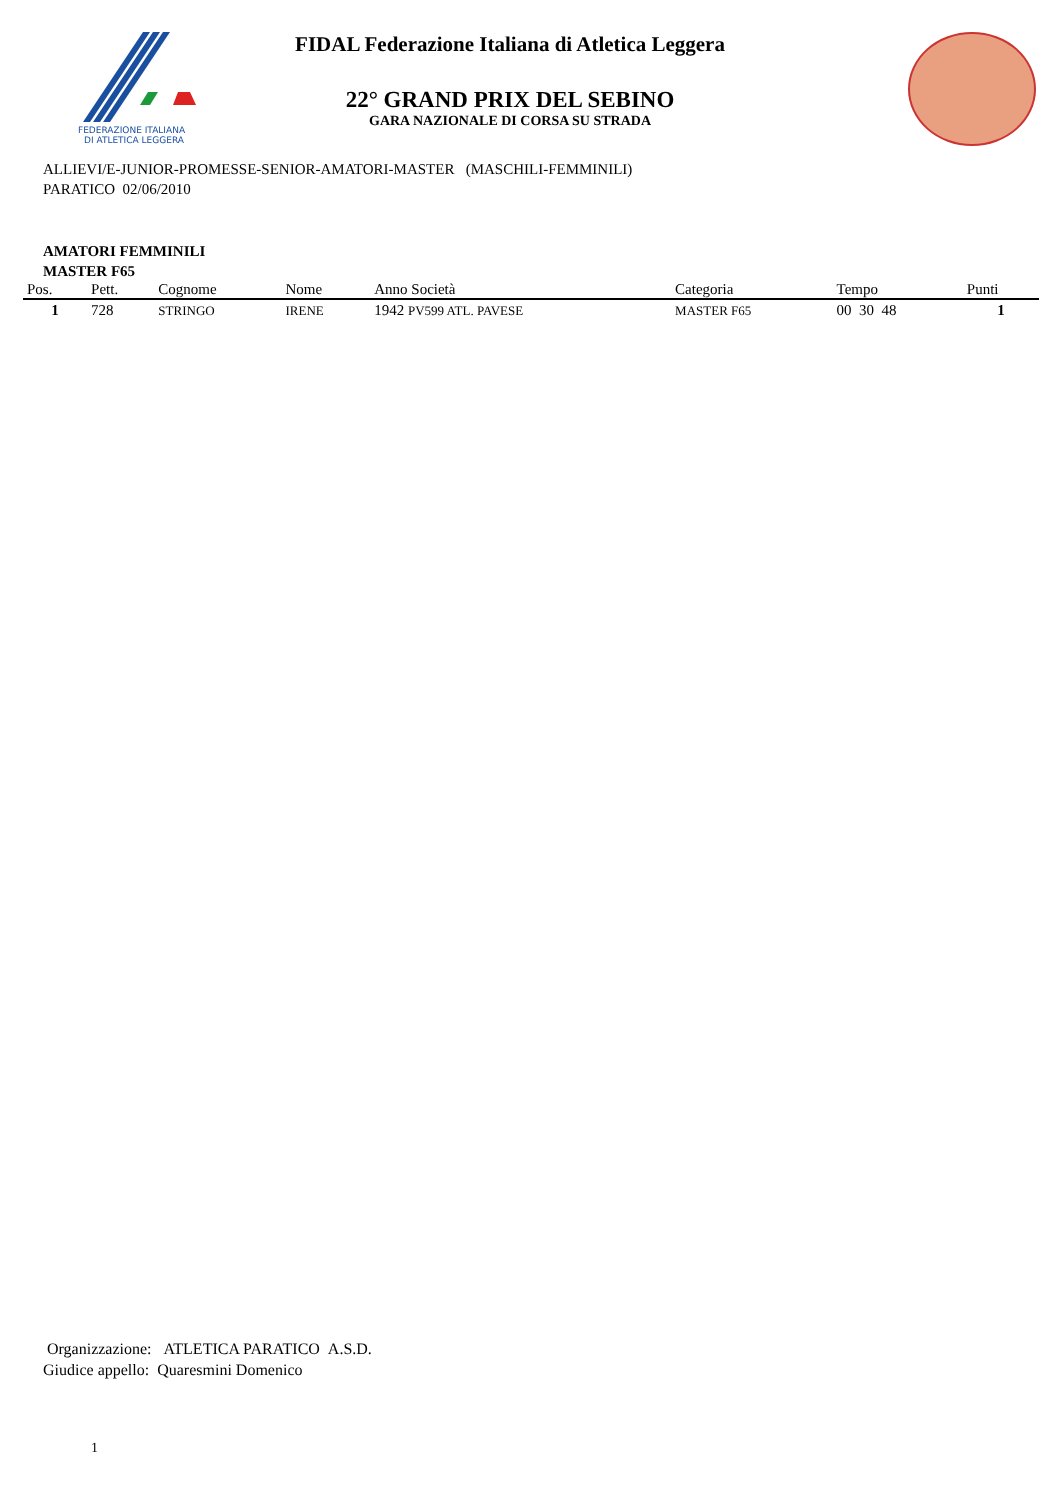FEDERAZIONE ITALIANA
DI ATLETICA LEGGERA
FIDAL Federazione Italiana di Atletica Leggera
22° GRAND PRIX DEL SEBINO
GARA NAZIONALE DI CORSA SU STRADA
ALLIEVI/E-JUNIOR-PROMESSE-SENIOR-AMATORI-MASTER (MASCHILI-FEMMINILI)
PARATICO 02/06/2010
AMATORI FEMMINILI
MASTER F65
| Pos. | Pett. | Cognome | Nome | Anno Società | Categoria | Tempo | Punti |
| --- | --- | --- | --- | --- | --- | --- | --- |
| 1 | 728 | STRINGO | IRENE | 1942 PV599 ATL. PAVESE | MASTER F65 | 00 30 48 | 1 |
Organizzazione: ATLETICA PARATICO A.S.D.
Giudice appello: Quaresmini Domenico
1